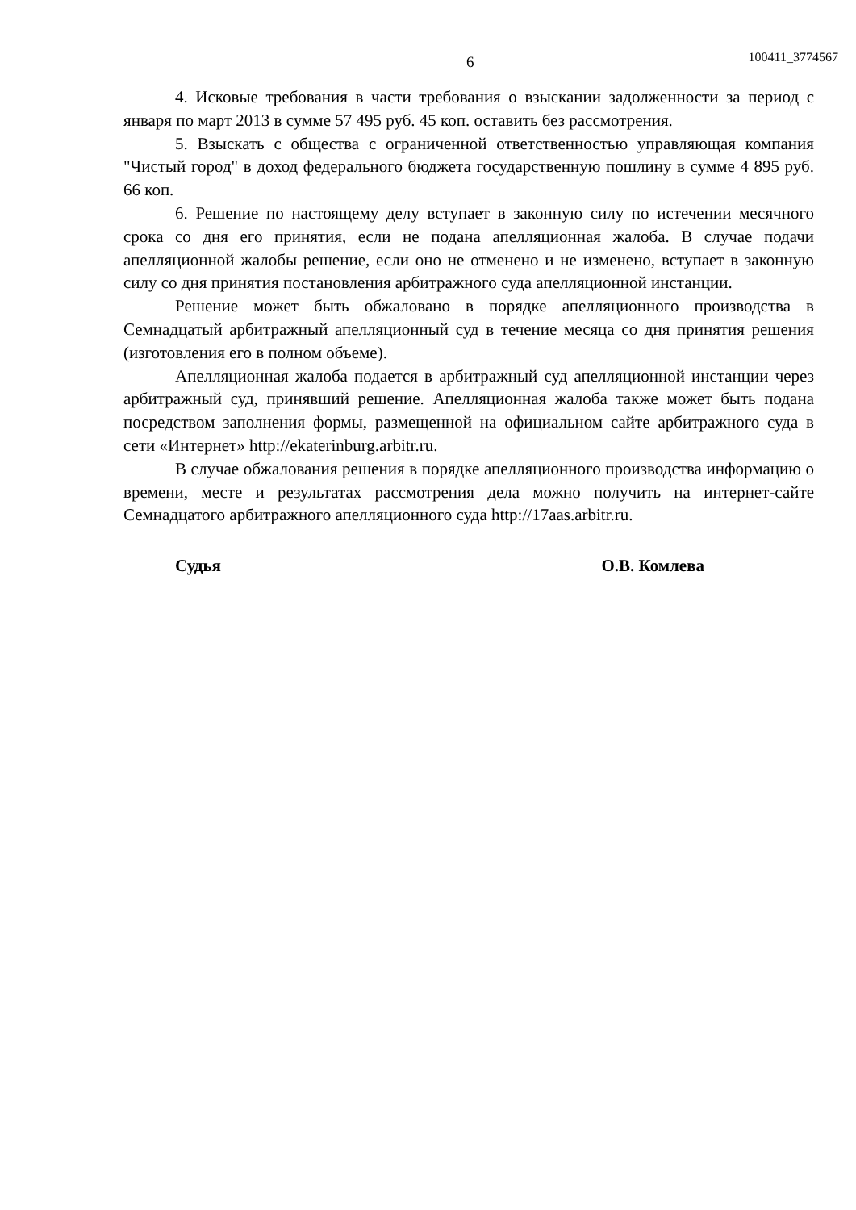6 100411_3774567
4. Исковые требования в части требования о взыскании задолженности за период с января по март 2013 в сумме 57 495 руб. 45 коп. оставить без рассмотрения.
5. Взыскать с общества с ограниченной ответственностью управляющая компания "Чистый город" в доход федерального бюджета государственную пошлину в сумме 4 895 руб. 66 коп.
6. Решение по настоящему делу вступает в законную силу по истечении месячного срока со дня его принятия, если не подана апелляционная жалоба. В случае подачи апелляционной жалобы решение, если оно не отменено и не изменено, вступает в законную силу со дня принятия постановления арбитражного суда апелляционной инстанции.
Решение может быть обжаловано в порядке апелляционного производства в Семнадцатый арбитражный апелляционный суд в течение месяца со дня принятия решения (изготовления его в полном объеме).
Апелляционная жалоба подается в арбитражный суд апелляционной инстанции через арбитражный суд, принявший решение. Апелляционная жалоба также может быть подана посредством заполнения формы, размещенной на официальном сайте арбитражного суда в сети «Интернет» http://ekaterinburg.arbitr.ru.
В случае обжалования решения в порядке апелляционного производства информацию о времени, месте и результатах рассмотрения дела можно получить на интернет-сайте Семнадцатого арбитражного апелляционного суда http://17aas.arbitr.ru.
Судья О.В. Комлева